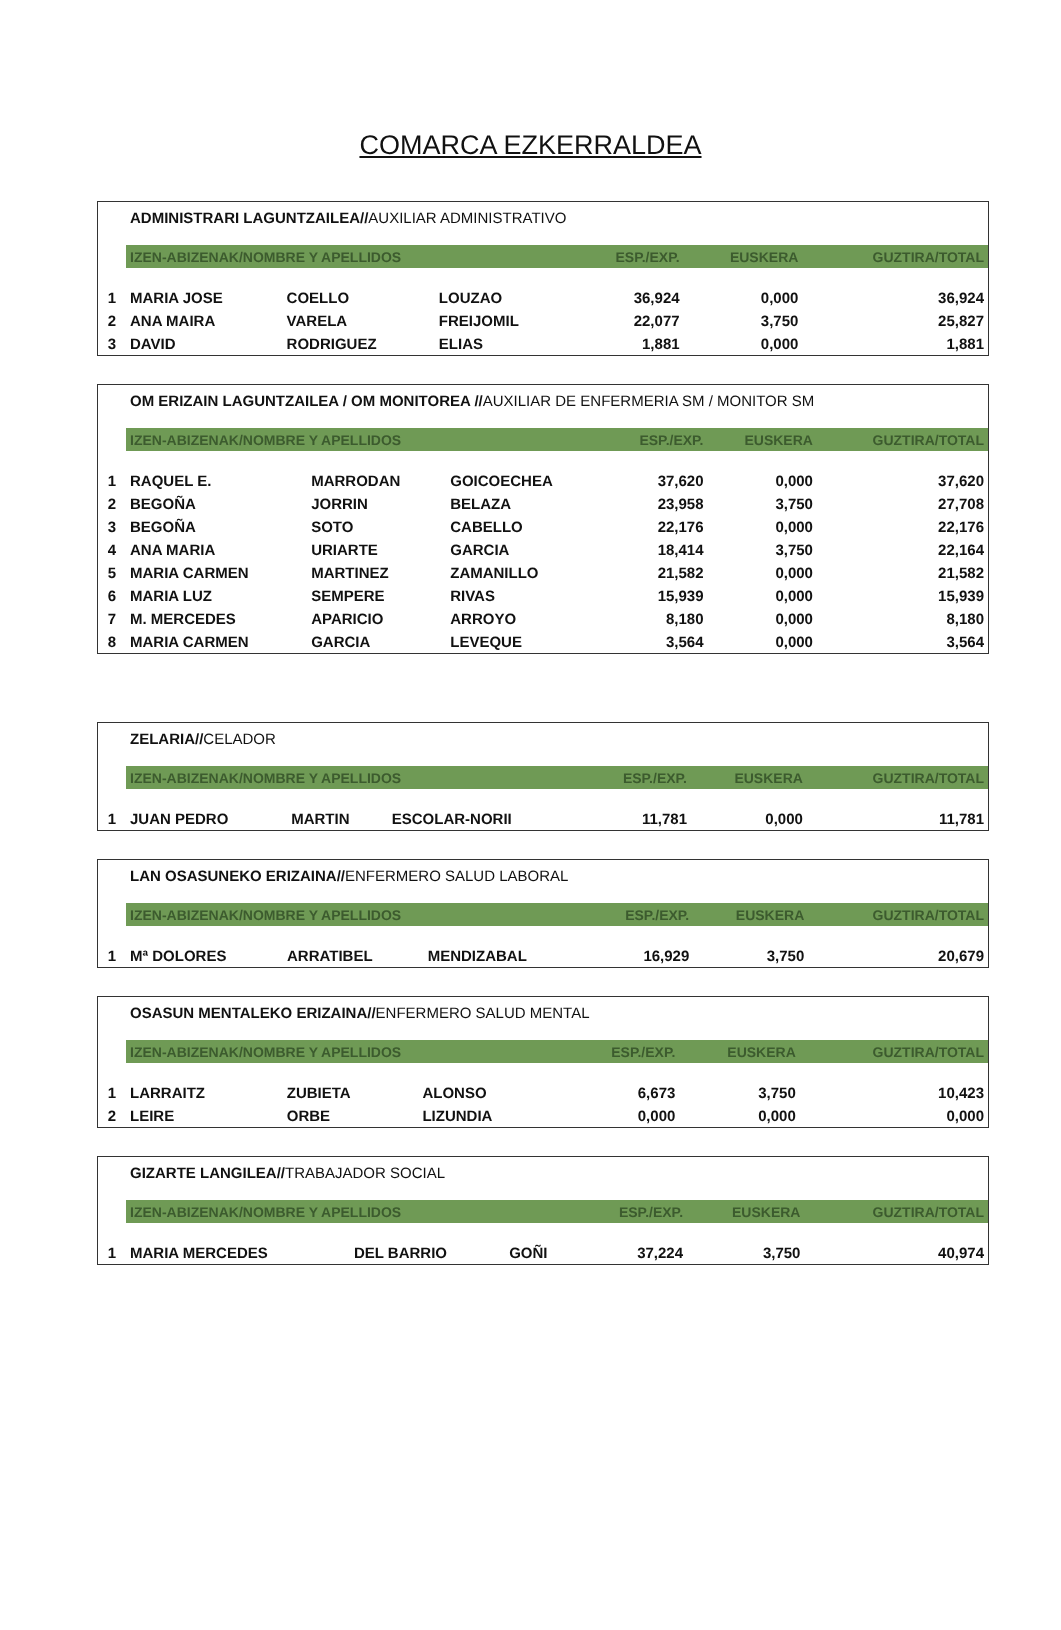COMARCA EZKERRALDEA
| | ADMINISTRARI LAGUNTZAILEA// AUXILIAR ADMINISTRATIVO | | | | | |
| | IZEN-ABIZENAK/NOMBRE Y APELLIDOS | | | ESP./EXP. | EUSKERA | GUZTIRA/TOTAL |
| 1 | MARIA JOSE | COELLO | LOUZAO | 36,924 | 0,000 | 36,924 |
| 2 | ANA MAIRA | VARELA | FREIJOMIL | 22,077 | 3,750 | 25,827 |
| 3 | DAVID | RODRIGUEZ | ELIAS | 1,881 | 0,000 | 1,881 |
| | OM ERIZAIN LAGUNTZAILEA / OM MONITOREA // AUXILIAR DE ENFERMERIA SM / MONITOR SM | | | | | |
| | IZEN-ABIZENAK/NOMBRE Y APELLIDOS | | | ESP./EXP. | EUSKERA | GUZTIRA/TOTAL |
| 1 | RAQUEL E. | MARRODAN | GOICOECHEA | 37,620 | 0,000 | 37,620 |
| 2 | BEGOÑA | JORRIN | BELAZA | 23,958 | 3,750 | 27,708 |
| 3 | BEGOÑA | SOTO | CABELLO | 22,176 | 0,000 | 22,176 |
| 4 | ANA MARIA | URIARTE | GARCIA | 18,414 | 3,750 | 22,164 |
| 5 | MARIA CARMEN | MARTINEZ | ZAMANILLO | 21,582 | 0,000 | 21,582 |
| 6 | MARIA LUZ | SEMPERE | RIVAS | 15,939 | 0,000 | 15,939 |
| 7 | M. MERCEDES | APARICIO | ARROYO | 8,180 | 0,000 | 8,180 |
| 8 | MARIA CARMEN | GARCIA | LEVEQUE | 3,564 | 0,000 | 3,564 |
| | ZELARIA// CELADOR | | | | | |
| | IZEN-ABIZENAK/NOMBRE Y APELLIDOS | | | ESP./EXP. | EUSKERA | GUZTIRA/TOTAL |
| 1 | JUAN PEDRO | MARTIN | ESCOLAR-NORII | 11,781 | 0,000 | 11,781 |
| | LAN OSASUNEKO ERIZAINA// ENFERMERO SALUD LABORAL | | | | | |
| | IZEN-ABIZENAK/NOMBRE Y APELLIDOS | | | ESP./EXP. | EUSKERA | GUZTIRA/TOTAL |
| 1 | Mª DOLORES | ARRATIBEL | MENDIZABAL | 16,929 | 3,750 | 20,679 |
| | OSASUN MENTALEKO ERIZAINA// ENFERMERO SALUD MENTAL | | | | | |
| | IZEN-ABIZENAK/NOMBRE Y APELLIDOS | | | ESP./EXP. | EUSKERA | GUZTIRA/TOTAL |
| 1 | LARRAITZ | ZUBIETA | ALONSO | 6,673 | 3,750 | 10,423 |
| 2 | LEIRE | ORBE | LIZUNDIA | 0,000 | 0,000 | 0,000 |
| | GIZARTE LANGILEA// TRABAJADOR SOCIAL | | | | | |
| | IZEN-ABIZENAK/NOMBRE Y APELLIDOS | | | ESP./EXP. | EUSKERA | GUZTIRA/TOTAL |
| 1 | MARIA MERCEDES | DEL BARRIO | GOÑI | 37,224 | 3,750 | 40,974 |